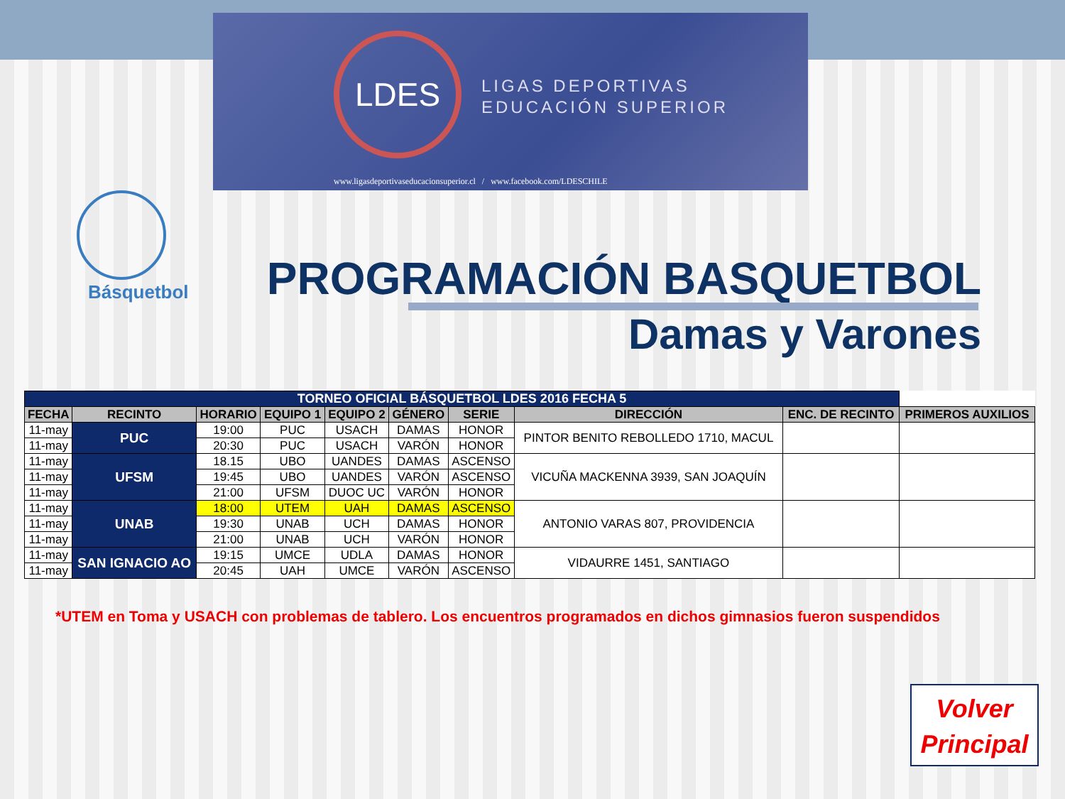LDES
LIGAS DEPORTIVAS
EDUCACIÓN SUPERIOR
www.ligasdeportivaseducacionsuperior.cl / www.facebook.com/LDESCHILE
Básquetbol PROGRAMACIÓN BASQUETBOL
Damas y Varones
| TORNEO OFICIAL BÁSQUETBOL LDES 2016 FECHA 5 | | | | | | | | | |
| FECHA | RECINTO | HORARIO | EQUIPO 1 | EQUIPO 2 | GÉNERO | SERIE | DIRECCIÓN | ENC. DE RECINTO | PRIMEROS AUXILIOS |
| 11-may | PUC | 19:00 | PUC | USACH | DAMAS | HONOR | PINTOR BENITO REBOLLEDO 1710, MACUL | | |
| 11-may | | 20:30 | PUC | USACH | VARÓN | HONOR | | | |
| 11-may | UFSM | 18.15 | UBO | UANDES | DAMAS | ASCENSO | VICUÑA MACKENNA 3939, SAN JOAQUÍN | | |
| 11-may | | 19:45 | UBO | UANDES | VARÓN | ASCENSO | | | |
| 11-may | | 21:00 | UFSM | DUOC UC | VARÓN | HONOR | | | |
| 11-may | UNAB | 18:00 | UTEM | UAH | DAMAS | ASCENSO | ANTONIO VARAS 807, PROVIDENCIA | | |
| 11-may | | 19:30 | UNAB | UCH | DAMAS | HONOR | | | |
| 11-may | | 21:00 | UNAB | UCH | VARÓN | HONOR | | | |
| 11-may | SAN IGNACIO AO | 19:15 | UMCE | UDLA | DAMAS | HONOR | VIDAURRE 1451, SANTIAGO | | |
| 11-may | | 20:45 | UAH | UMCE | VARÓN | ASCENSO | | | |
*UTEM en Toma y USACH con problemas de tablero. Los encuentros programados en dichos gimnasios fueron suspendidos
Volver
Principal